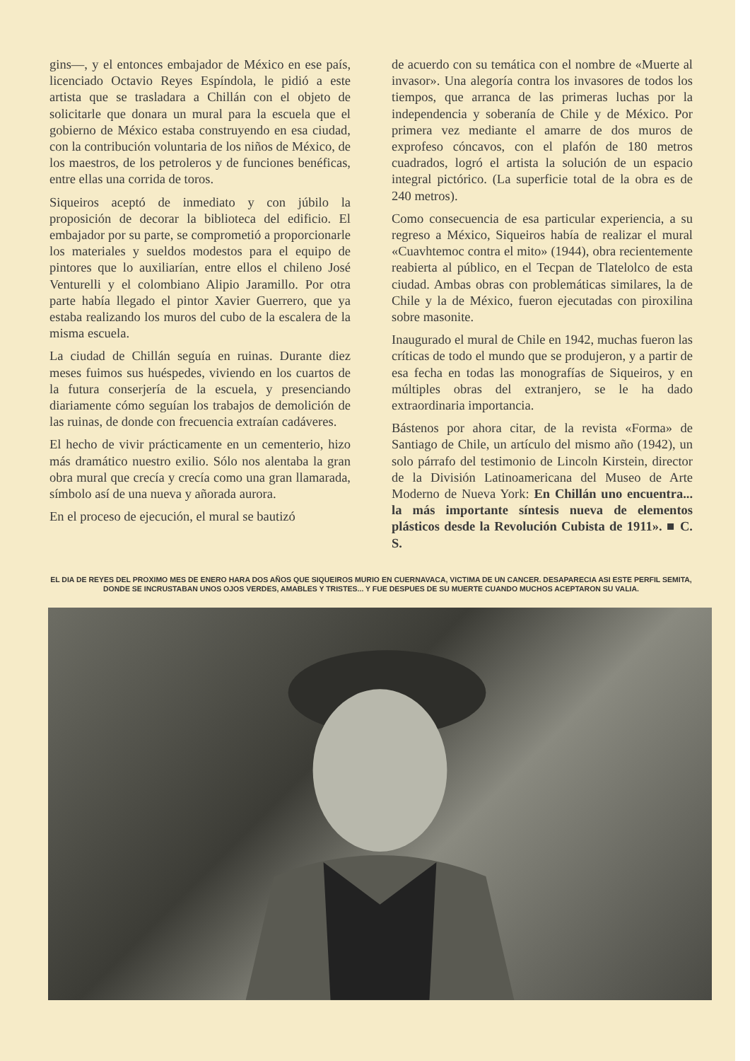gins—, y el entonces embajador de México en ese país, licenciado Octavio Reyes Espíndola, le pidió a este artista que se trasladara a Chillán con el objeto de solicitarle que donara un mural para la escuela que el gobierno de México estaba construyendo en esa ciudad, con la contribución voluntaria de los niños de México, de los maestros, de los petroleros y de funciones benéficas, entre ellas una corrida de toros.
Siqueiros aceptó de inmediato y con júbilo la proposición de decorar la biblioteca del edificio. El embajador por su parte, se comprometió a proporcionarle los materiales y sueldos modestos para el equipo de pintores que lo auxiliarían, entre ellos el chileno José Venturelli y el colombiano Alipio Jaramillo. Por otra parte había llegado el pintor Xavier Guerrero, que ya estaba realizando los muros del cubo de la escalera de la misma escuela.
La ciudad de Chillán seguía en ruinas. Durante diez meses fuimos sus huéspedes, viviendo en los cuartos de la futura conserjería de la escuela, y presenciando diariamente cómo seguían los trabajos de demolición de las ruinas, de donde con frecuencia extraían cadáveres.
El hecho de vivir prácticamente en un cementerio, hizo más dramático nuestro exilio. Sólo nos alentaba la gran obra mural que crecía y crecía como una gran llamarada, símbolo así de una nueva y añorada aurora.
En el proceso de ejecución, el mural se bautizó
de acuerdo con su temática con el nombre de «Muerte al invasor». Una alegoría contra los invasores de todos los tiempos, que arranca de las primeras luchas por la independencia y soberanía de Chile y de México. Por primera vez mediante el amarre de dos muros de exprofeso cóncavos, con el plafón de 180 metros cuadrados, logró el artista la solución de un espacio integral pictórico. (La superficie total de la obra es de 240 metros).
Como consecuencia de esa particular experiencia, a su regreso a México, Siqueiros había de realizar el mural «Cuavhtemoc contra el mito» (1944), obra recientemente reabierta al público, en el Tecpan de Tlatelolco de esta ciudad. Ambas obras con problemáticas similares, la de Chile y la de México, fueron ejecutadas con piroxilina sobre masonite.
Inaugurado el mural de Chile en 1942, muchas fueron las críticas de todo el mundo que se produjeron, y a partir de esa fecha en todas las monografías de Siqueiros, y en múltiples obras del extranjero, se le ha dado extraordinaria importancia.
Bástenos por ahora citar, de la revista «Forma» de Santiago de Chile, un artículo del mismo año (1942), un solo párrafo del testimonio de Lincoln Kirstein, director de la División Latinoamericana del Museo de Arte Moderno de Nueva York: En Chillán uno encuentra... la más importante síntesis nueva de elementos plásticos desde la Revolución Cubista de 1911». ■ C. S.
EL DIA DE REYES DEL PROXIMO MES DE ENERO HARA DOS AÑOS QUE SIQUEIROS MURIO EN CUERNAVACA, VICTIMA DE UN CANCER. DESAPARECIA ASI ESTE PERFIL SEMITA, DONDE SE INCRUSTABAN UNOS OJOS VERDES, AMABLES Y TRISTES... Y FUE DESPUES DE SU MUERTE CUANDO MUCHOS ACEPTARON SU VALIA.